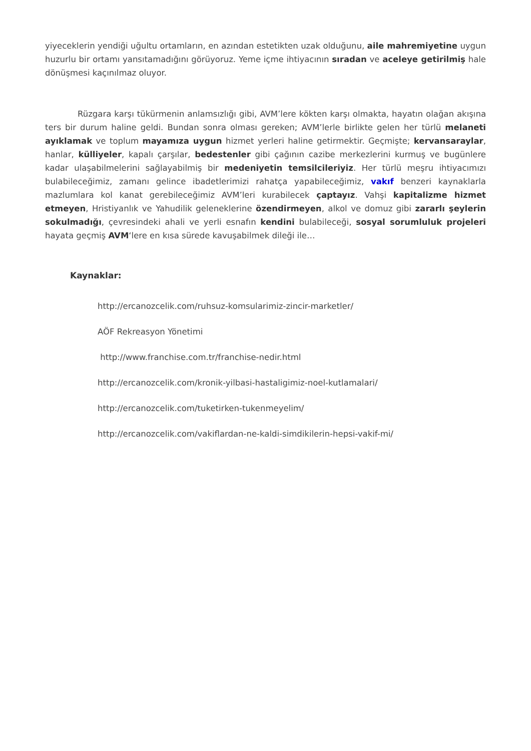yiyeceklerin yendiği uğultu ortamların, en azından estetikten uzak olduğunu, aile mahremiyetine uygun huzurlu bir ortamı yansıtamadığını görüyoruz. Yeme içme ihtiyacının sıradan ve aceleye getirilmiş hale dönüşmesi kaçınılmaz oluyor.
Rüzgara karşı tükürmenin anlamsızlığı gibi, AVM’lere kökten karşı olmakta, hayatın olağan akışına ters bir durum haline geldi. Bundan sonra olması gereken; AVM’lerle birlikte gelen her türlü melaneti ayıklamak ve toplum mayamıza uygun hizmet yerleri haline getirmektir. Geçmişte; kervansaraylar, hanlar, külliyeler, kapalı çarşılar, bedestenler gibi çağının cazibe merkezlerini kurmuş ve bugünlere kadar ulaşabilmelerini sağlayabilmiş bir medeniyetin temsilcileriyiz. Her türlü meşru ihtiyacımızı bulabileceğimiz, zamanı gelince ibadetlerimizi rahatça yapabileceğimiz, vakıf benzeri kaynaklarla mazlumlara kol kanat gerebileceğimiz AVM’leri kurabilecek çaptayız. Vahşi kapitalizme hizmet etmeyen, Hristiyanlık ve Yahudilik geleneklerine özendirmeyen, alkol ve domuz gibi zararlı şeylerin sokulmadığı, çevresindeki ahali ve yerli esnafın kendini bulabileceği, sosyal sorumluluk projeleri hayata geçmiş AVM‘lere en kısa sürede kavuşabilmek dileği ile…
Kaynaklar:
http://ercanozcelik.com/ruhsuz-komsularimiz-zincir-marketler/
AÖF Rekreasyon Yönetimi
http://www.franchise.com.tr/franchise-nedir.html
http://ercanozcelik.com/kronik-yilbasi-hastaligimiz-noel-kutlamalari/
http://ercanozcelik.com/tuketirken-tukenmeyelim/
http://ercanozcelik.com/vakiflardan-ne-kaldi-simdikilerin-hepsi-vakif-mi/